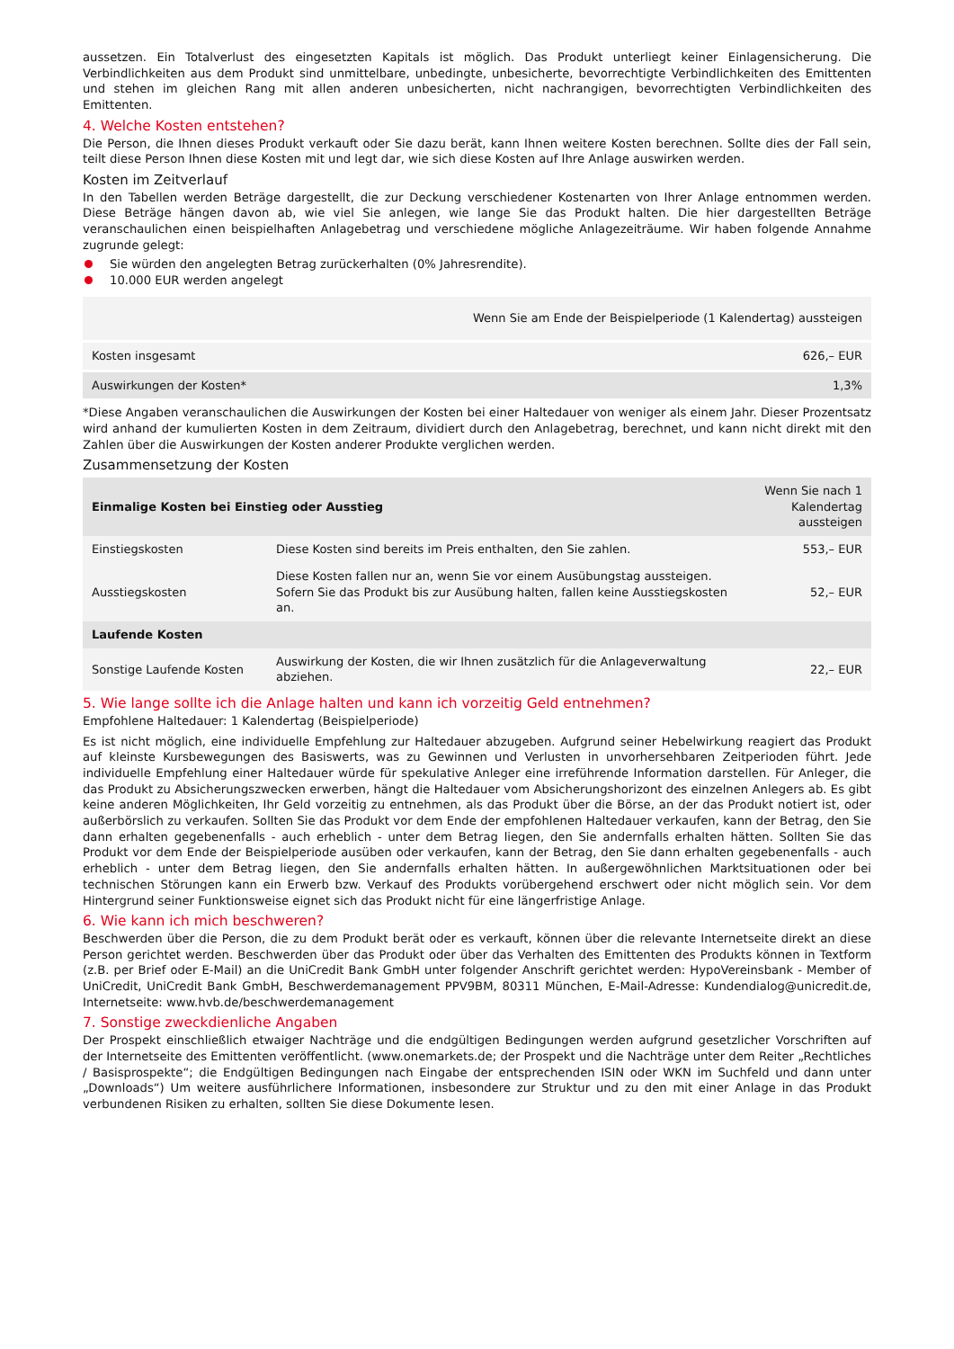aussetzen. Ein Totalverlust des eingesetzten Kapitals ist möglich. Das Produkt unterliegt keiner Einlagensicherung. Die Verbindlichkeiten aus dem Produkt sind unmittelbare, unbedingte, unbesicherte, bevorrechtigte Verbindlichkeiten des Emittenten und stehen im gleichen Rang mit allen anderen unbesicherten, nicht nachrangigen, bevorrechtigten Verbindlichkeiten des Emittenten.
4. Welche Kosten entstehen?
Die Person, die Ihnen dieses Produkt verkauft oder Sie dazu berät, kann Ihnen weitere Kosten berechnen. Sollte dies der Fall sein, teilt diese Person Ihnen diese Kosten mit und legt dar, wie sich diese Kosten auf Ihre Anlage auswirken werden.
Kosten im Zeitverlauf
In den Tabellen werden Beträge dargestellt, die zur Deckung verschiedener Kostenarten von Ihrer Anlage entnommen werden. Diese Beträge hängen davon ab, wie viel Sie anlegen, wie lange Sie das Produkt halten. Die hier dargestellten Beträge veranschaulichen einen beispielhaften Anlagebetrag und verschiedene mögliche Anlagezeiträume. Wir haben folgende Annahme zugrunde gelegt:
Sie würden den angelegten Betrag zurückerhalten (0% Jahresrendite).
10.000 EUR werden angelegt
| | Wenn Sie am Ende der Beispielperiode (1 Kalendertag) aussteigen |
| --- | --- |
| Kosten insgesamt | 626,– EUR |
| Auswirkungen der Kosten* | 1,3% |
*Diese Angaben veranschaulichen die Auswirkungen der Kosten bei einer Haltedauer von weniger als einem Jahr. Dieser Prozentsatz wird anhand der kumulierten Kosten in dem Zeitraum, dividiert durch den Anlagebetrag, berechnet, und kann nicht direkt mit den Zahlen über die Auswirkungen der Kosten anderer Produkte verglichen werden.
Zusammensetzung der Kosten
| Einmalige Kosten bei Einstieg oder Ausstieg | | Wenn Sie nach 1 Kalendertag aussteigen |
| --- | --- | --- |
| Einstiegskosten | Diese Kosten sind bereits im Preis enthalten, den Sie zahlen. | 553,– EUR |
| Ausstiegskosten | Diese Kosten fallen nur an, wenn Sie vor einem Ausübungstag aussteigen. Sofern Sie das Produkt bis zur Ausübung halten, fallen keine Ausstiegskosten an. | 52,– EUR |
| Laufende Kosten | | |
| Sonstige Laufende Kosten | Auswirkung der Kosten, die wir Ihnen zusätzlich für die Anlageverwaltung abziehen. | 22,– EUR |
5. Wie lange sollte ich die Anlage halten und kann ich vorzeitig Geld entnehmen?
Empfohlene Haltedauer: 1 Kalendertag (Beispielperiode)
Es ist nicht möglich, eine individuelle Empfehlung zur Haltedauer abzugeben. Aufgrund seiner Hebelwirkung reagiert das Produkt auf kleinste Kursbewegungen des Basiswerts, was zu Gewinnen und Verlusten in unvorhersehbaren Zeitperioden führt. Jede individuelle Empfehlung einer Haltedauer würde für spekulative Anleger eine irreführende Information darstellen. Für Anleger, die das Produkt zu Absicherungszwecken erwerben, hängt die Haltedauer vom Absicherungshorizont des einzelnen Anlegers ab. Es gibt keine anderen Möglichkeiten, Ihr Geld vorzeitig zu entnehmen, als das Produkt über die Börse, an der das Produkt notiert ist, oder außerbörslich zu verkaufen. Sollten Sie das Produkt vor dem Ende der empfohlenen Haltedauer verkaufen, kann der Betrag, den Sie dann erhalten gegebenenfalls - auch erheblich - unter dem Betrag liegen, den Sie andernfalls erhalten hätten. Sollten Sie das Produkt vor dem Ende der Beispielperiode ausüben oder verkaufen, kann der Betrag, den Sie dann erhalten gegebenenfalls - auch erheblich - unter dem Betrag liegen, den Sie andernfalls erhalten hätten. In außergewöhnlichen Marktsituationen oder bei technischen Störungen kann ein Erwerb bzw. Verkauf des Produkts vorübergehend erschwert oder nicht möglich sein. Vor dem Hintergrund seiner Funktionsweise eignet sich das Produkt nicht für eine längerfristige Anlage.
6. Wie kann ich mich beschweren?
Beschwerden über die Person, die zu dem Produkt berät oder es verkauft, können über die relevante Internetseite direkt an diese Person gerichtet werden. Beschwerden über das Produkt oder über das Verhalten des Emittenten des Produkts können in Textform (z.B. per Brief oder E-Mail) an die UniCredit Bank GmbH unter folgender Anschrift gerichtet werden: HypoVereinsbank - Member of UniCredit, UniCredit Bank GmbH, Beschwerdemanagement PPV9BM, 80311 München, E-Mail-Adresse: Kundendialog@unicredit.de, Internetseite: www.hvb.de/beschwerdemanagement
7. Sonstige zweckdienliche Angaben
Der Prospekt einschließlich etwaiger Nachträge und die endgültigen Bedingungen werden aufgrund gesetzlicher Vorschriften auf der Internetseite des Emittenten veröffentlicht. (www.onemarkets.de; der Prospekt und die Nachträge unter dem Reiter „Rechtliches / Basisprospekte“; die Endgültigen Bedingungen nach Eingabe der entsprechenden ISIN oder WKN im Suchfeld und dann unter „Downloads“) Um weitere ausführlichere Informationen, insbesondere zur Struktur und zu den mit einer Anlage in das Produkt verbundenen Risiken zu erhalten, sollten Sie diese Dokumente lesen.